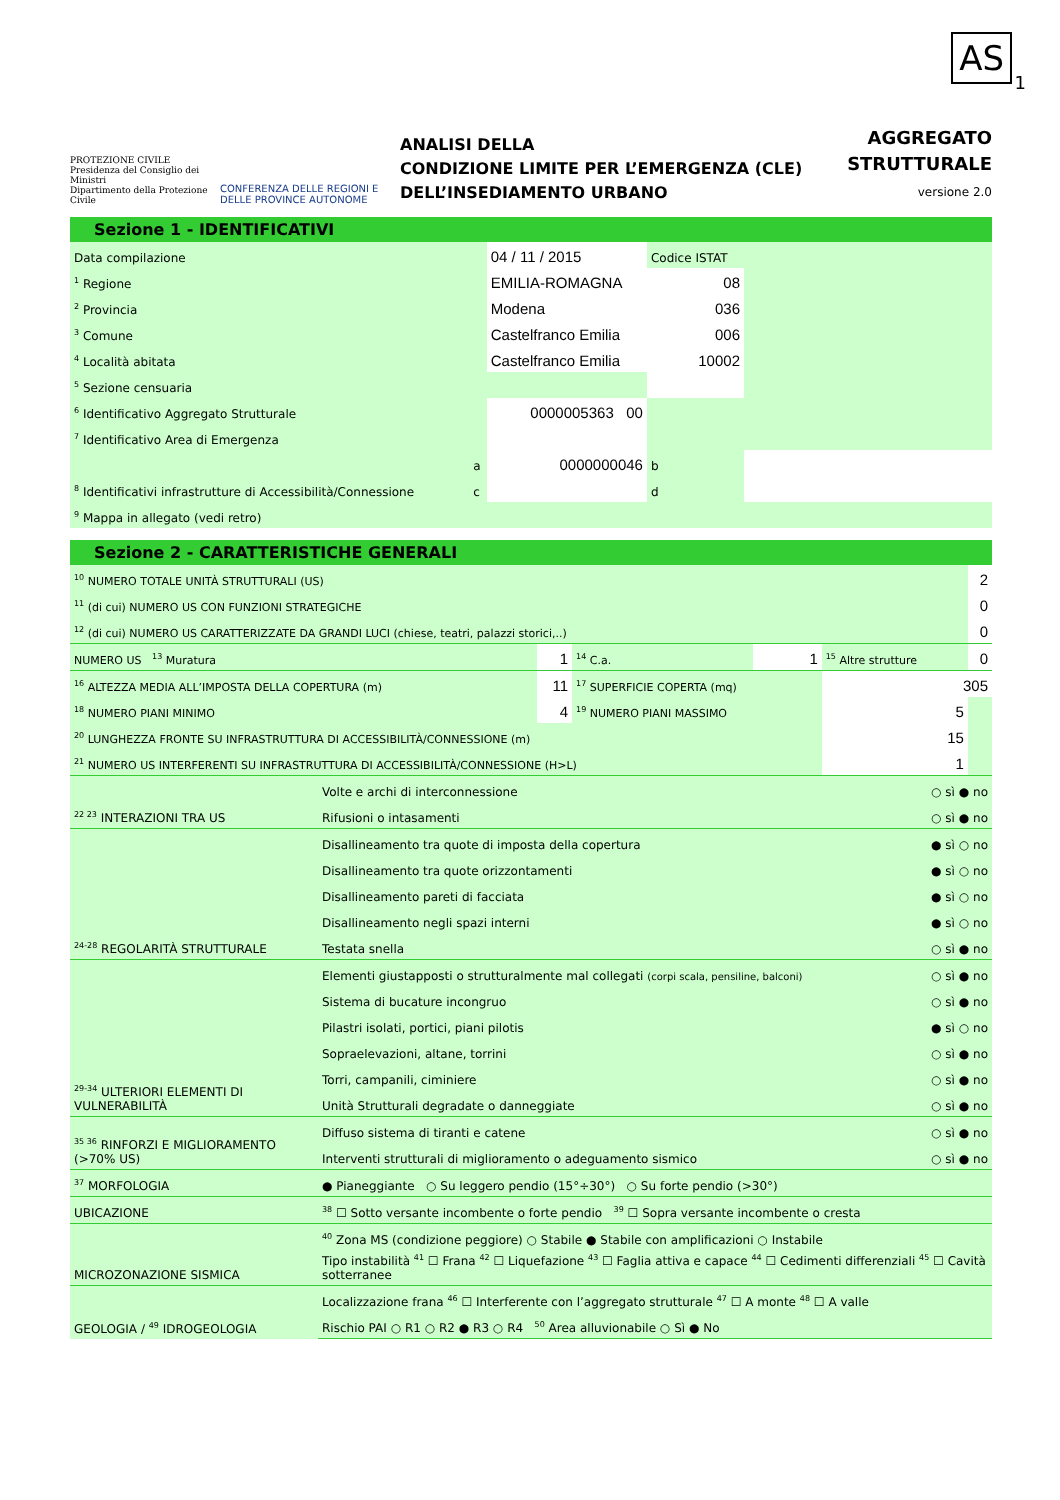AS
1
PROTEZIONE CIVILE
Presidenza del Consiglio dei Ministri
Dipartimento della Protezione Civile
CONFERENZA DELLE REGIONI E DELLE PROVINCE AUTONOME
ANALISI DELLA
CONDIZIONE LIMITE PER L’EMERGENZA (CLE)
DELL’INSEDIAMENTO URBANO
AGGREGATO
STRUTTURALE
versione 2.0
Sezione 1 - IDENTIFICATIVI
| Data compilazione | | 04 / 11 / 2015 | Codice ISTAT | |
| <sup>1</sup> Regione | | EMILIA-ROMAGNA | 08 | |
| <sup>2</sup> Provincia | | Modena | 036 | |
| <sup>3</sup> Comune | | Castelfranco Emilia | 006 | |
| <sup>4</sup> Località abitata | | Castelfranco Emilia | 10002 | |
| <sup>5</sup> Sezione censuaria | | | | |
| <sup>6</sup> Identificativo Aggregato Strutturale | | 0000005363 00 | | |
| <sup>7</sup> Identificativo Area di Emergenza | | | | |
| <sup>8</sup> Identificativi infrastrutture di Accessibilità/Connessione | a | 0000000046 | b | |
| | c | | d | |
| <sup>9</sup> Mappa in allegato (vedi retro) | | | | |
Sezione 2 - CARATTERISTICHE GENERALI
| <sup>10</sup> NUMERO TOTALE UNITÀ STRUTTURALI (US) | | | | | 2 |
| <sup>11</sup> (di cui) NUMERO US CON FUNZIONI STRATEGICHE | | | | | 0 |
| <sup>12</sup> (di cui) NUMERO US CARATTERIZZATE DA GRANDI LUCI (chiese, teatri, palazzi storici,..) | | | | | 0 |
| NUMERO US <sup>13</sup> Muratura | 1 | <sup>14</sup> C.a. | 1 | <sup>15</sup> Altre strutture | 0 |
| <sup>16</sup> ALTEZZA MEDIA ALL’IMPOSTA DELLA COPERTURA (m) | 11 | <sup>17</sup> SUPERFICIE COPERTA (mq) | | 305 | |
| <sup>18</sup> NUMERO PIANI MINIMO | 4 | <sup>19</sup> NUMERO PIANI MASSIMO | | 5 | |
| <sup>20</sup> LUNGHEZZA FRONTE SU INFRASTRUTTURA DI ACCESSIBILITÀ/CONNESSIONE (m) | | | | 15 | |
| <sup>21</sup> NUMERO US INTERFERENTI SU INFRASTRUTTURA DI ACCESSIBILITÀ/CONNESSIONE (H>L) | | | | 1 | |
| <sup>22 23</sup> INTERAZIONI TRA US | Volte e archi di interconnessione | ○ sì ● no |
| | Rifusioni o intasamenti | ○ sì ● no |
| <sup>24-28</sup> REGOLARITÀ STRUTTURALE | Disallineamento tra quote di imposta della copertura | ● sì ○ no |
| | Disallineamento tra quote orizzontamenti | ● sì ○ no |
| | Disallineamento pareti di facciata | ● sì ○ no |
| | Disallineamento negli spazi interni | ● sì ○ no |
| | Testata snella | ○ sì ● no |
| <sup>29-34</sup> ULTERIORI ELEMENTI DI VULNERABILITÀ | Elementi giustapposti o strutturalmente mal collegati (corpi scala, pensiline, balconi) | ○ sì ● no |
| | Sistema di bucature incongruo | ○ sì ● no |
| | Pilastri isolati, portici, piani pilotis | ● sì ○ no |
| | Sopraelevazioni, altane, torrini | ○ sì ● no |
| | Torri, campanili, ciminiere | ○ sì ● no |
| | Unità Strutturali degradate o danneggiate | ○ sì ● no |
| <sup>35 36</sup> RINFORZI E MIGLIORAMENTO (>70% US) | Diffuso sistema di tiranti e catene | ○ sì ● no |
| | Interventi strutturali di miglioramento o adeguamento sismico | ○ sì ● no |
| <sup>37</sup> MORFOLOGIA | ● Pianeggiante ○ Su leggero pendio (15°÷30°) ○ Su forte pendio (>30°) | |
| UBICAZIONE | <sup>38</sup> ☐ Sotto versante incombente o forte pendio <sup>39</sup> ☐ Sopra versante incombente o cresta | |
| MICROZONAZIONE SISMICA | <sup>40</sup> Zona MS (condizione peggiore) ○ Stabile ● Stabile con amplificazioni ○ Instabile | |
| | Tipo instabilità <sup>41</sup> ☐ Frana <sup>42</sup> ☐ Liquefazione <sup>43</sup> ☐ Faglia attiva e capace <sup>44</sup> ☐ Cedimenti differenziali <sup>45</sup> ☐ Cavità sotterranee | |
| GEOLOGIA / <sup>49</sup> IDROGEOLOGIA | Localizzazione frana <sup>46</sup> ☐ Interferente con l’aggregato strutturale <sup>47</sup> ☐ A monte <sup>48</sup> ☐ A valle | |
| | Rischio PAI ○ R1 ○ R2 ● R3 ○ R4 <sup>50</sup> Area alluvionabile ○ Sì ● No | |